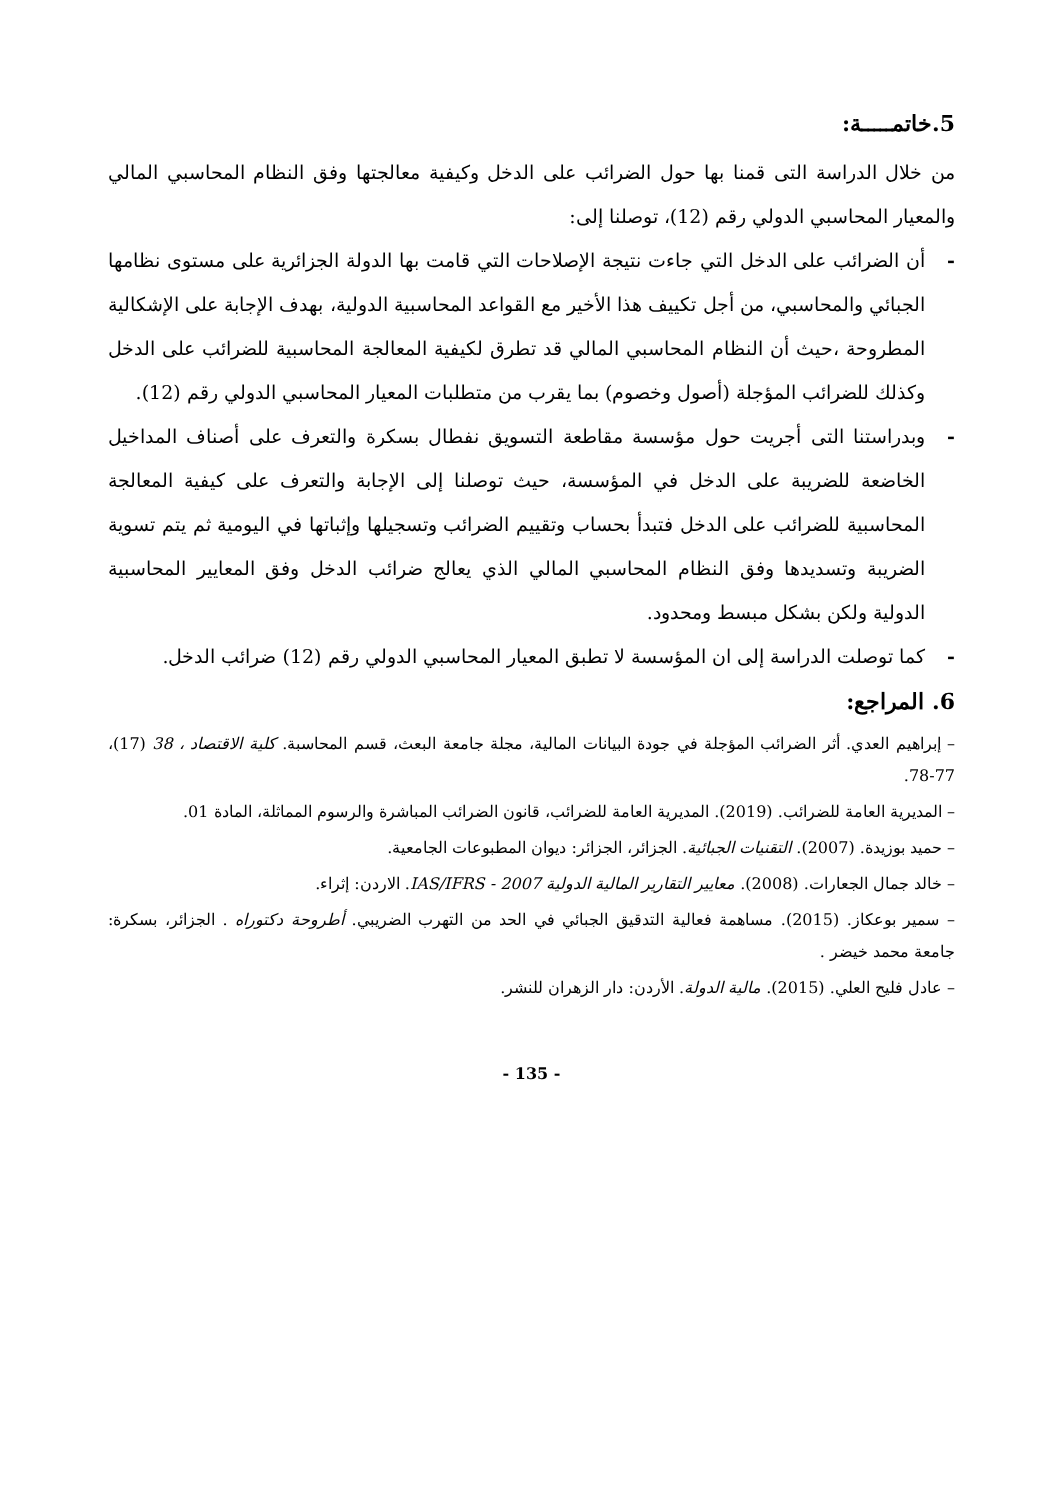5.خاتمـــــة:
من خلال الدراسة التى قمنا بها حول الضرائب على الدخل وكيفية معالجتها وفق النظام المحاسبي المالي والمعيار المحاسبي الدولي رقم (12)، توصلنا إلى:
- أن الضرائب على الدخل التي جاءت نتيجة الإصلاحات التي قامت بها الدولة الجزائرية على مستوى نظامها الجبائي والمحاسبي، من أجل تكييف هذا الأخير مع القواعد المحاسبية الدولية، بهدف الإجابة على الإشكالية المطروحة ،حيث أن النظام المحاسبي المالي قد تطرق لكيفية المعالجة المحاسبية للضرائب على الدخل وكذلك للضرائب المؤجلة (أصول وخصوم) بما يقرب من متطلبات المعيار المحاسبي الدولي رقم (12).
- وبدراستنا التى أجريت حول مؤسسة مقاطعة التسويق نفطال بسكرة والتعرف على أصناف المداخيل الخاضعة للضريبة على الدخل في المؤسسة، حيث توصلنا إلى الإجابة والتعرف على كيفية المعالجة المحاسبية للضرائب على الدخل فتبدأ بحساب وتقييم الضرائب وتسجيلها وإثباتها في اليومية ثم يتم تسوية الضريبة وتسديدها وفق النظام المحاسبي المالي الذي يعالج ضرائب الدخل وفق المعايير المحاسبية الدولية ولكن بشكل مبسط ومحدود.
- كما توصلت الدراسة إلى ان المؤسسة لا تطبق المعيار المحاسبي الدولي رقم (12) ضرائب الدخل.
6. المراجع:
– إبراهيم العدي. أثر الضرائب المؤجلة في جودة البيانات المالية، مجلة جامعة البعث، قسم المحاسبة. كلية الاقتصاد ، 38 (17)، 77-78.
– المديرية العامة للضرائب. (2019). المديرية العامة للضرائب، قانون الضرائب المباشرة والرسوم المماثلة، المادة 01.
– حميد بوزيدة. (2007). التقنيات الجبائية. الجزائر، الجزائر: ديوان المطبوعات الجامعية.
– خالد جمال الجعارات. (2008). معايير التقارير المالية الدولية 2007 - IAS/IFRS. الاردن: إثراء.
– سمير بوعكاز. (2015). مساهمة فعالية التدقيق الجبائي في الحد من التهرب الضريبي. أطروحة دكتوراه . الجزائر، بسكرة: جامعة محمد خيضر .
– عادل فليح العلي. (2015). مالية الدولة. الأردن: دار الزهران للنشر.
- 135 -